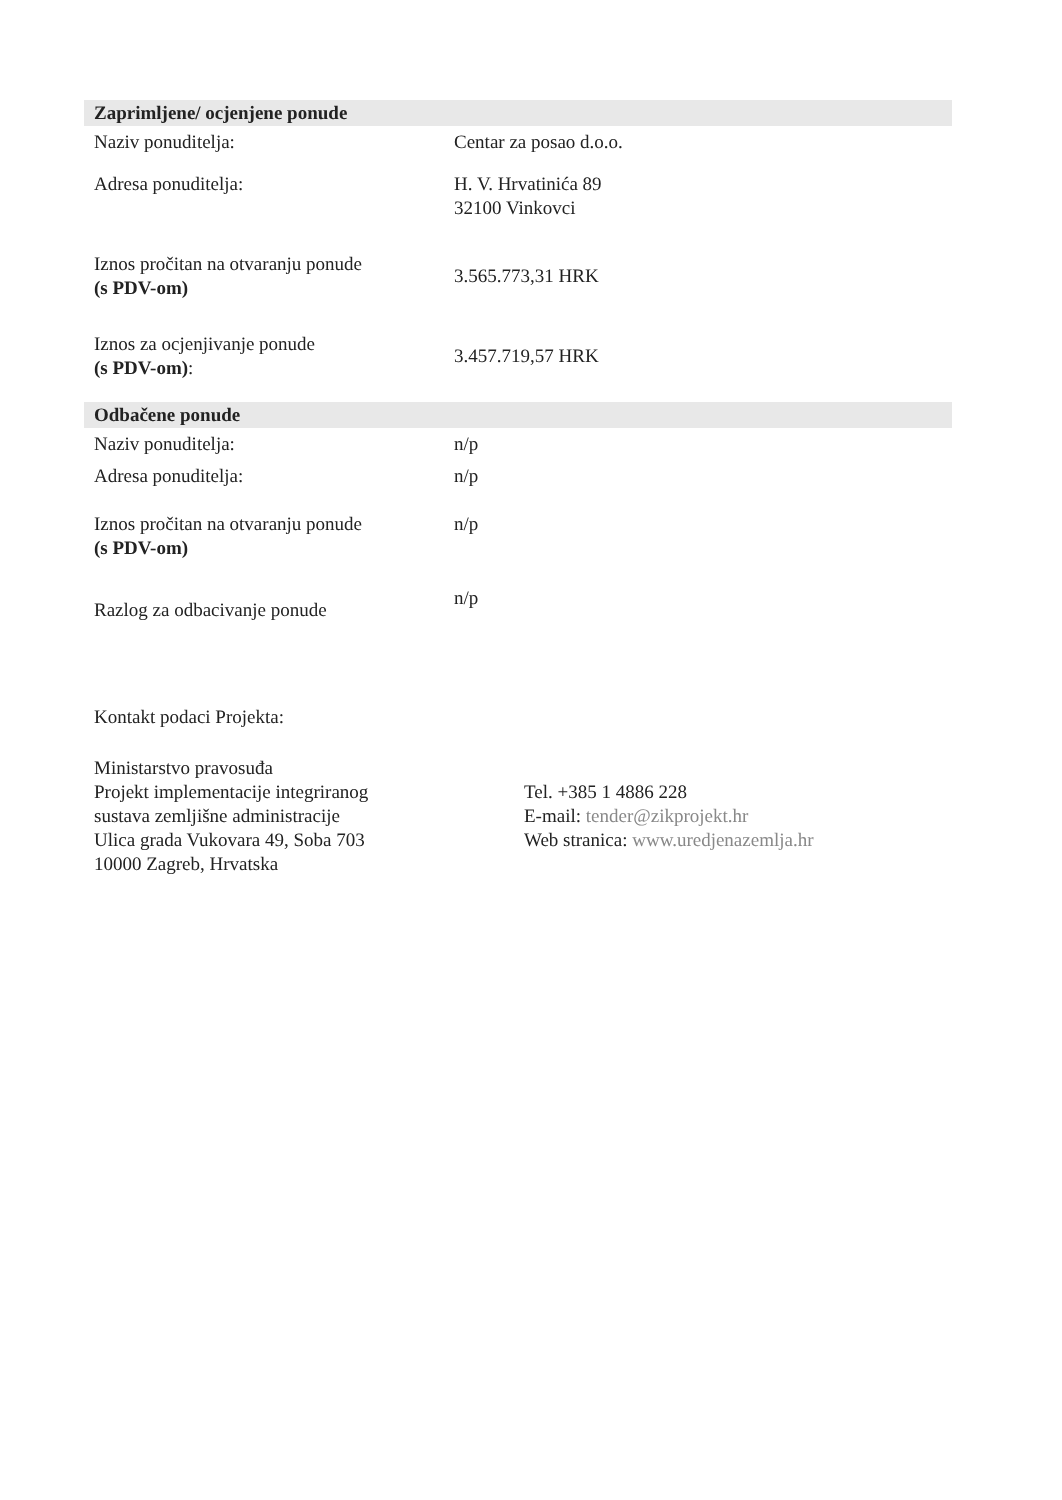Zaprimljene/ ocjenjene ponude
| Naziv ponuditelja: | Centar za posao d.o.o. |
| Adresa ponuditelja: | H. V. Hrvatinića 89 32100 Vinkovci |
| Iznos pročitan na otvaranju ponude (s PDV-om) | 3.565.773,31 HRK |
| Iznos za ocjenjivanje ponude (s PDV-om) : | 3.457.719,57 HRK |
Odbačene ponude
| Naziv ponuditelja: | n/p |
| Adresa ponuditelja: | n/p |
| Iznos pročitan na otvaranju ponude (s PDV-om) | n/p |
| Razlog za odbacivanje ponude | n/p |
Kontakt podaci Projekta:
Ministarstvo pravosuđa
Projekt implementacije integriranog
sustava zemljišne administracije
Ulica grada Vukovara 49, Soba 703
10000 Zagreb, Hrvatska
Tel. +385 1 4886 228
E-mail: tender@zikprojekt.hr
Web stranica: www.uredjenazemlja.hr